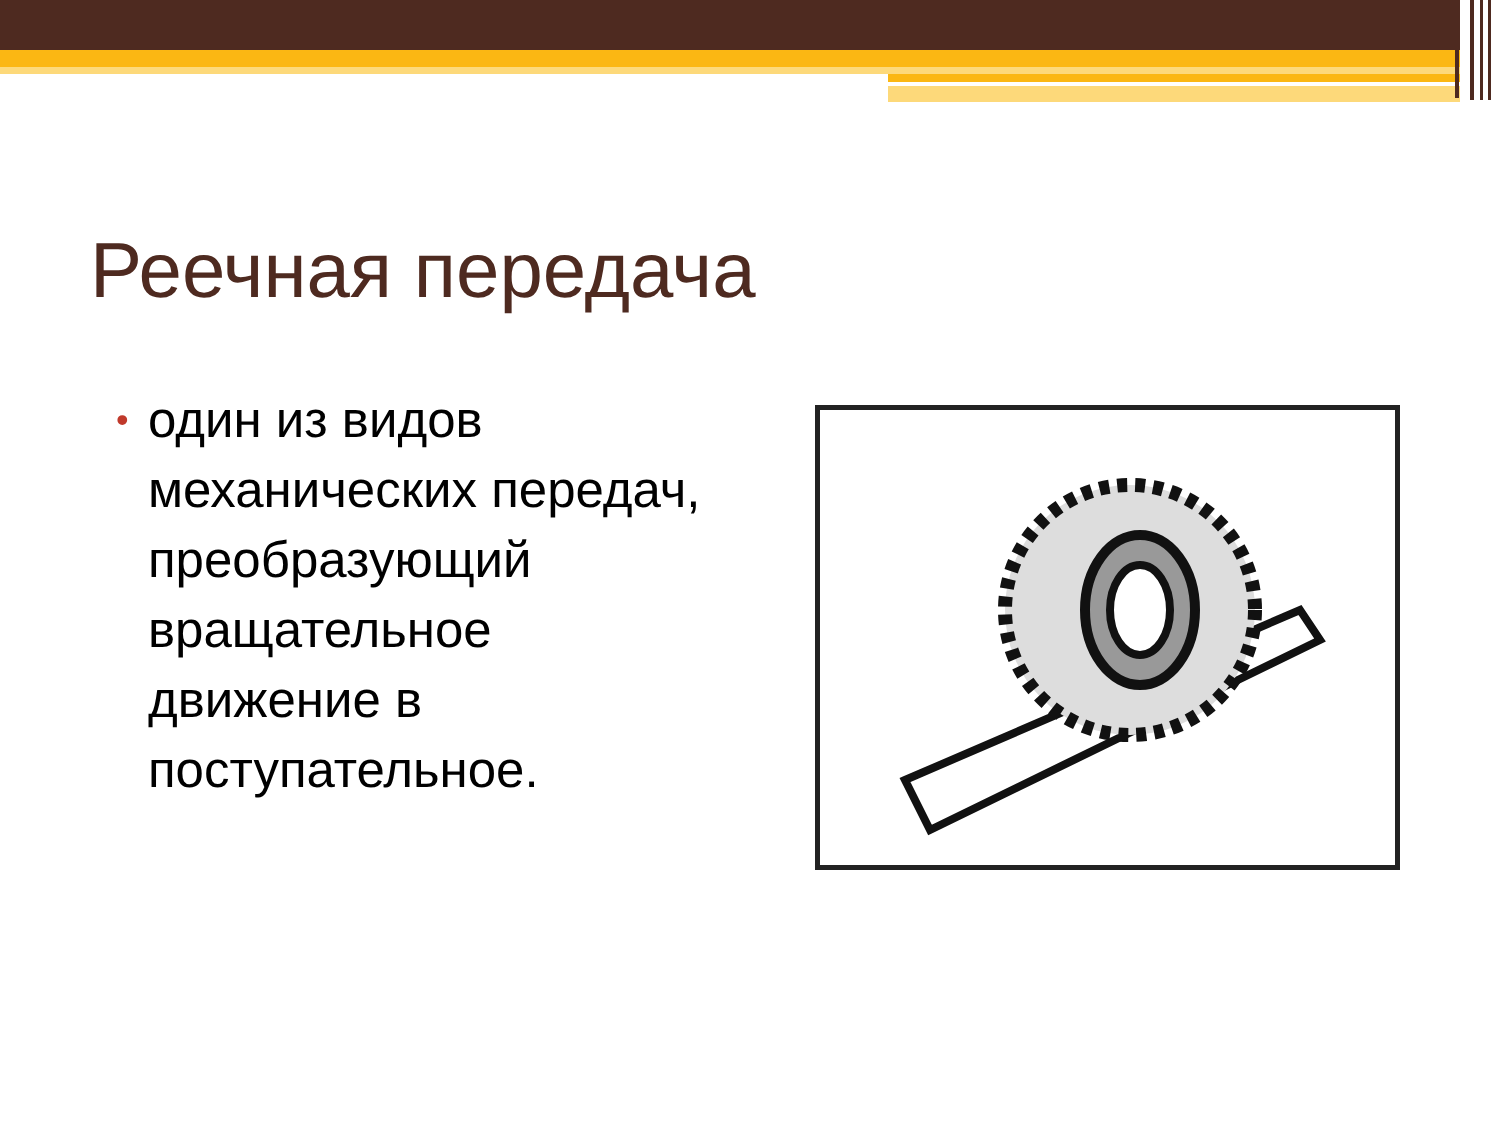Реечная передача
• один из видов механических передач, преобразующий вращательное движение в поступательное.